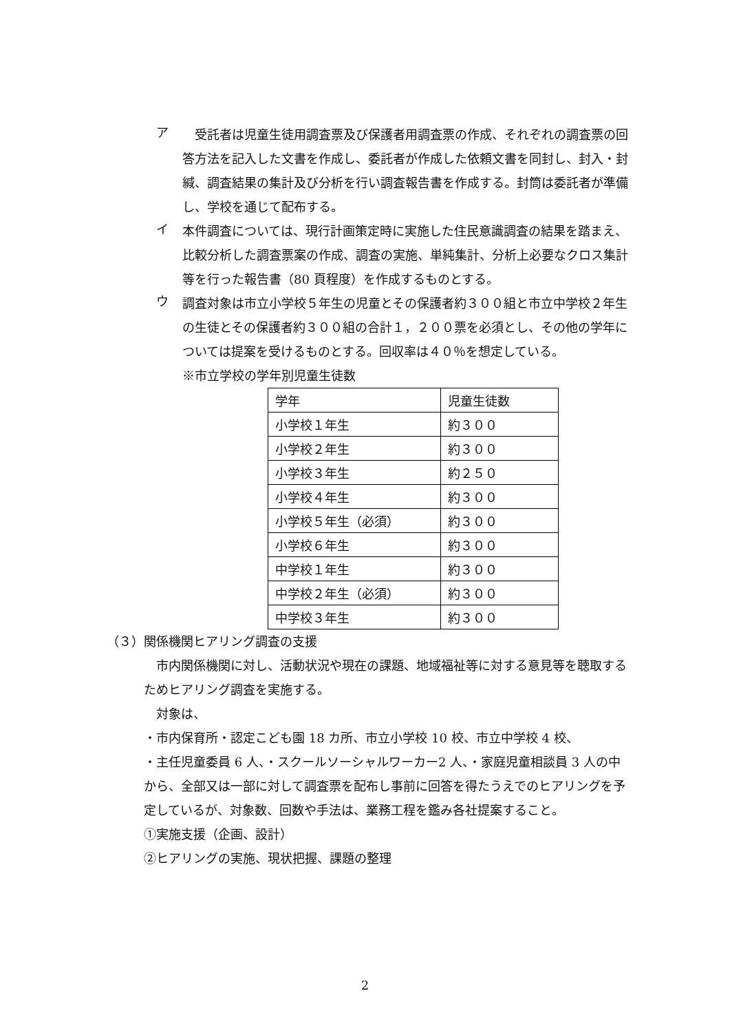ア
　受託者は児童生徒用調査票及び保護者用調査票の作成、それぞれの調査票の回答方法を記入した文書を作成し、委託者が作成した依頼文書を同封し、封入・封緘、調査結果の集計及び分析を行い調査報告書を作成する。封筒は委託者が準備し、学校を通じて配布する。
イ
本件調査については、現行計画策定時に実施した住民意識調査の結果を踏まえ、比較分析した調査票案の作成、調査の実施、単純集計、分析上必要なクロス集計等を行った報告書（80 頁程度）を作成するものとする。
ウ
調査対象は市立小学校５年生の児童とその保護者約３００組と市立中学校２年生の生徒とその保護者約３００組の合計１，２００票を必須とし、その他の学年については提案を受けるものとする。回収率は４０％を想定している。
※市立学校の学年別児童生徒数
| 学年 | 児童生徒数 |
| 小学校１年生 | 約３００ |
| 小学校２年生 | 約３００ |
| 小学校３年生 | 約２５０ |
| 小学校４年生 | 約３００ |
| 小学校５年生（必須） | 約３００ |
| 小学校６年生 | 約３００ |
| 中学校１年生 | 約３００ |
| 中学校２年生（必須） | 約３００ |
| 中学校３年生 | 約３００ |
（３）関係機関ヒアリング調査の支援
　市内関係機関に対し、活動状況や現在の課題、地域福祉等に対する意見等を聴取するためヒアリング調査を実施する。
　対象は、
・市内保育所・認定こども園 18 カ所、市立小学校 10 校、市立中学校 4 校、
・主任児童委員 6 人、・スクールソーシャルワーカー2 人、・家庭児童相談員 3 人の中から、全部又は一部に対して調査票を配布し事前に回答を得たうえでのヒアリングを予定しているが、対象数、回数や手法は、業務工程を鑑み各社提案すること。
①実施支援（企画、設計）
②ヒアリングの実施、現状把握、課題の整理
2